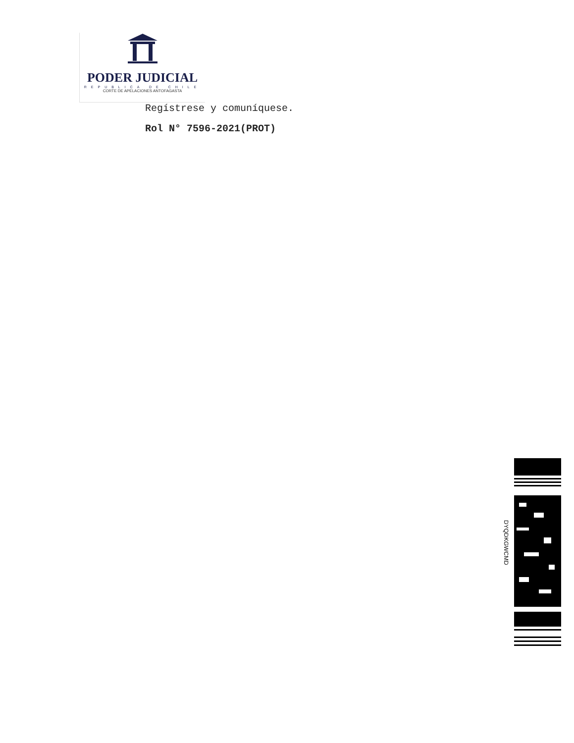PODER JUDICIAL
REPUBLICA DE CHILE
CORTE DE APELACIONES ANTOFAGASTA
Regístrese y comuníquese.
Rol N° 7596-2021(PROT)
DYQDKGWCMD